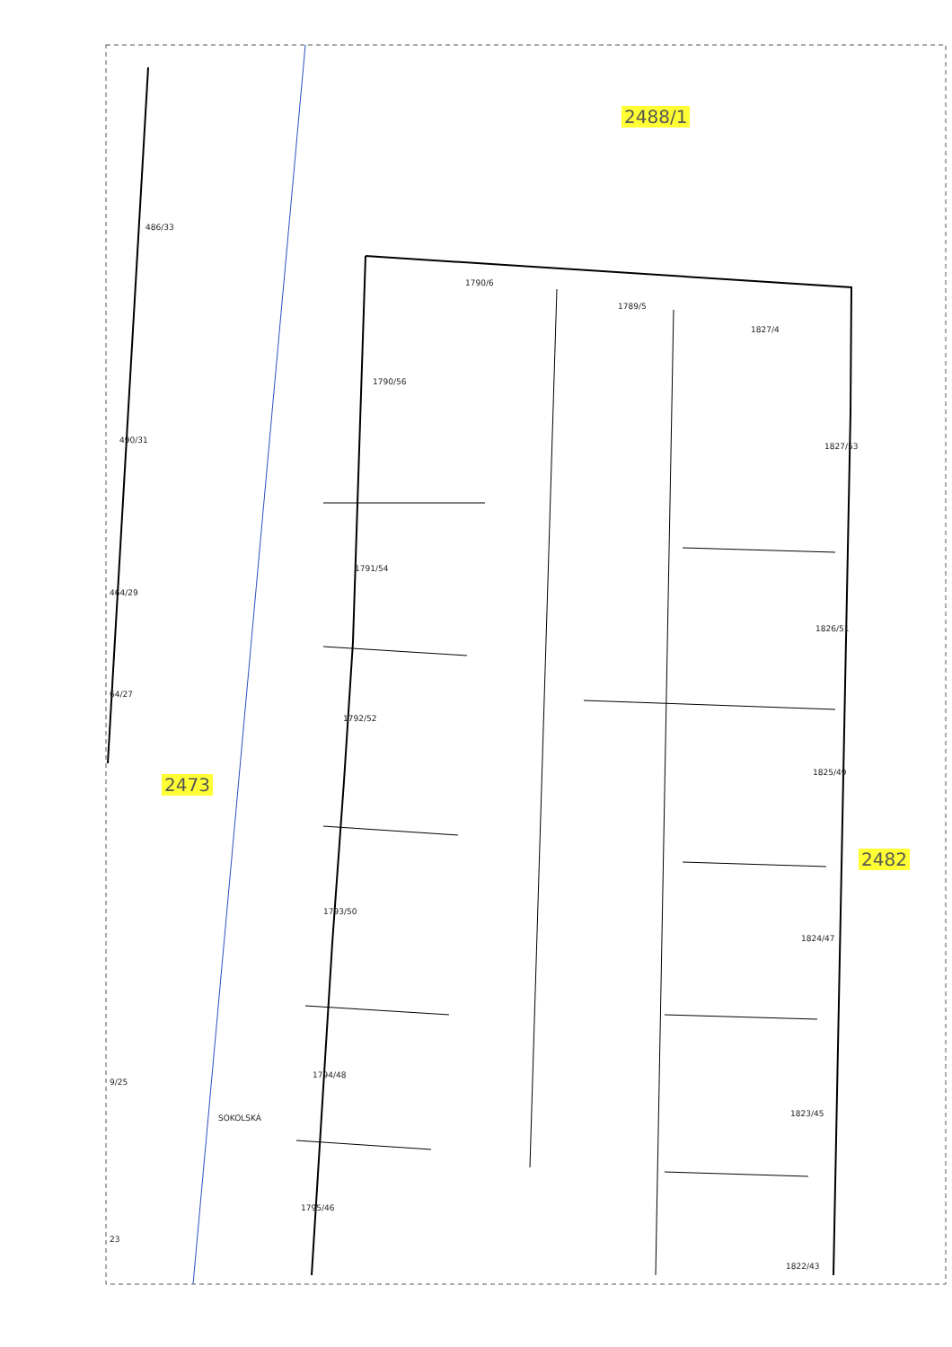2488/1
486/33
1790/6
1789/5
1827/4
1790/56
490/31
1827/53
1791/54
464/29
1826/51
64/27
1792/52
2473
1825/49
2482
1793/50
1824/47
1794/48
9/25
SOKOLSKÁ 1823/45
1795/46
23
1822/43